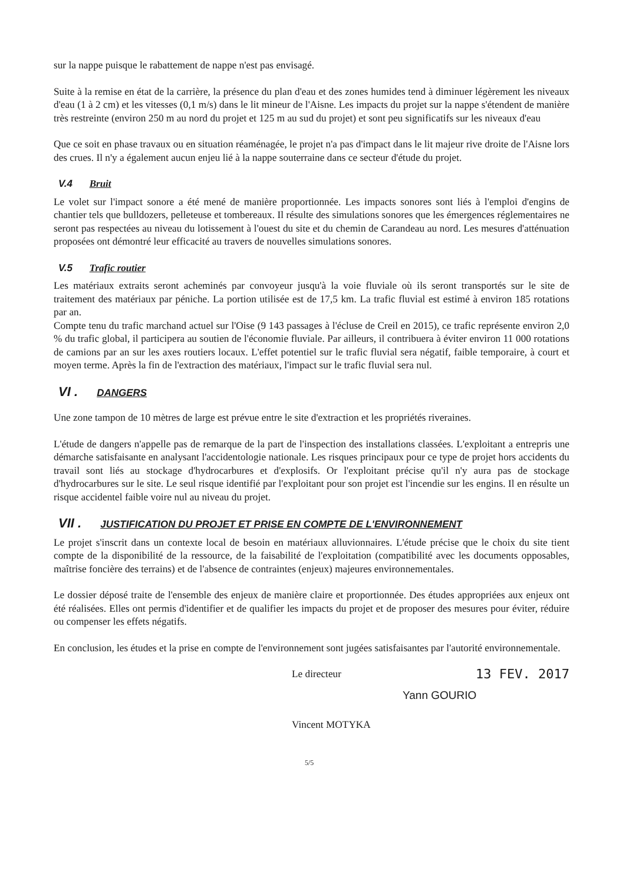sur la nappe puisque le rabattement de nappe n'est pas envisagé.
Suite à la remise en état de la carrière, la présence du plan d'eau et des zones humides tend à diminuer légèrement les niveaux d'eau (1 à 2 cm) et les vitesses (0,1 m/s) dans le lit mineur de l'Aisne. Les impacts du projet sur la nappe s'étendent de manière très restreinte (environ 250 m au nord du projet et 125 m au sud du projet) et sont peu significatifs sur les niveaux d'eau
Que ce soit en phase travaux ou en situation réaménagée, le projet n'a pas d'impact dans le lit majeur rive droite de l'Aisne lors des crues. Il n'y a également aucun enjeu lié à la nappe souterraine dans ce secteur d'étude du projet.
V.4 Bruit
Le volet sur l'impact sonore a été mené de manière proportionnée. Les impacts sonores sont liés à l'emploi d'engins de chantier tels que bulldozers, pelleteuse et tombereaux. Il résulte des simulations sonores que les émergences réglementaires ne seront pas respectées au niveau du lotissement à l'ouest du site et du chemin de Carandeau au nord. Les mesures d'atténuation proposées ont démontré leur efficacité au travers de nouvelles simulations sonores.
V.5 Trafic routier
Les matériaux extraits seront acheminés par convoyeur jusqu'à la voie fluviale où ils seront transportés sur le site de traitement des matériaux par péniche. La portion utilisée est de 17,5 km. La trafic fluvial est estimé à environ 185 rotations par an.
Compte tenu du trafic marchand actuel sur l'Oise (9 143 passages à l'écluse de Creil en 2015), ce trafic représente environ 2,0 % du trafic global, il participera au soutien de l'économie fluviale. Par ailleurs, il contribuera à éviter environ 11 000 rotations de camions par an sur les axes routiers locaux. L'effet potentiel sur le trafic fluvial sera négatif, faible temporaire, à court et moyen terme. Après la fin de l'extraction des matériaux, l'impact sur le trafic fluvial sera nul.
VI . DANGERS
Une zone tampon de 10 mètres de large est prévue entre le site d'extraction et les propriétés riveraines.
L'étude de dangers n'appelle pas de remarque de la part de l'inspection des installations classées. L'exploitant a entrepris une démarche satisfaisante en analysant l'accidentologie nationale. Les risques principaux pour ce type de projet hors accidents du travail sont liés au stockage d'hydrocarbures et d'explosifs. Or l'exploitant précise qu'il n'y aura pas de stockage d'hydrocarbures sur le site. Le seul risque identifié par l'exploitant pour son projet est l'incendie sur les engins. Il en résulte un risque accidentel faible voire nul au niveau du projet.
VII . JUSTIFICATION DU PROJET ET PRISE EN COMPTE DE L'ENVIRONNEMENT
Le projet s'inscrit dans un contexte local de besoin en matériaux alluvionnaires. L'étude précise que le choix du site tient compte de la disponibilité de la ressource, de la faisabilité de l'exploitation (compatibilité avec les documents opposables, maîtrise foncière des terrains) et de l'absence de contraintes (enjeux) majeures environnementales.
Le dossier déposé traite de l'ensemble des enjeux de manière claire et proportionnée. Des études appropriées aux enjeux ont été réalisées. Elles ont permis d'identifier et de qualifier les impacts du projet et de proposer des mesures pour éviter, réduire ou compenser les effets négatifs.
En conclusion, les études et la prise en compte de l'environnement sont jugées satisfaisantes par l'autorité environnementale.
Le directeur
13 FEV. 2017
Yann GOURIO
Vincent MOTYKA
5/5